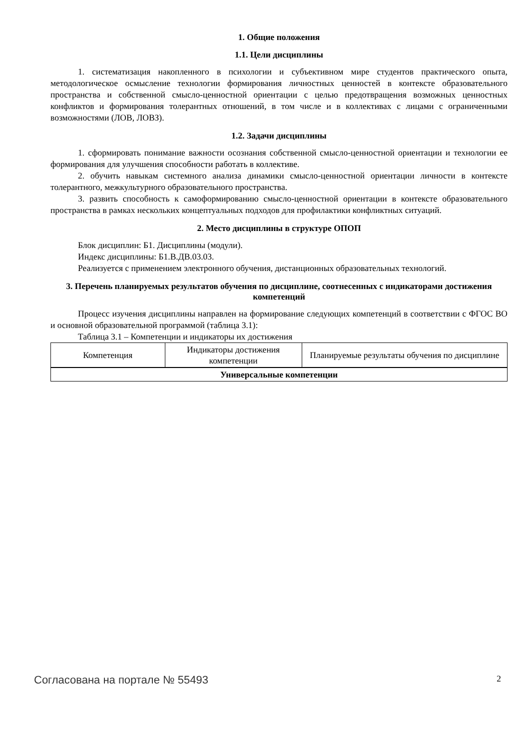1. Общие положения
1.1. Цели дисциплины
1. систематизация накопленного в психологии и субъективном мире студентов практического опыта, методологическое осмысление технологии формирования личностных ценностей в контексте образовательного пространства и собственной смысло-ценностной ориентации с целью предотвращения возможных ценностных конфликтов и формирования толерантных отношений, в том числе и в коллективах с лицами с ограниченными возможностями (ЛОВ, ЛОВЗ).
1.2. Задачи дисциплины
1. сформировать понимание важности осознания собственной смысло-ценностной ориентации и технологии ее формирования для улучшения способности работать в коллективе.
2. обучить навыкам системного анализа динамики смысло-ценностной ориентации личности в контексте толерантного, межкультурного образовательного пространства.
3. развить способность к самоформированию смысло-ценностной ориентации в контексте образовательного пространства в рамках нескольких концептуальных подходов для профилактики конфликтных ситуаций.
2. Место дисциплины в структуре ОПОП
Блок дисциплин: Б1. Дисциплины (модули).
Индекс дисциплины: Б1.В.ДВ.03.03.
Реализуется с применением электронного обучения, дистанционных образовательных технологий.
3. Перечень планируемых результатов обучения по дисциплине, соотнесенных с индикаторами достижения компетенций
Процесс изучения дисциплины направлен на формирование следующих компетенций в соответствии с ФГОС ВО и основной образовательной программой (таблица 3.1):
Таблица 3.1 – Компетенции и индикаторы их достижения
| Компетенция | Индикаторы достижения компетенции | Планируемые результаты обучения по дисциплине |
| --- | --- | --- |
| Универсальные компетенции | | |
Согласована на портале № 55493 2